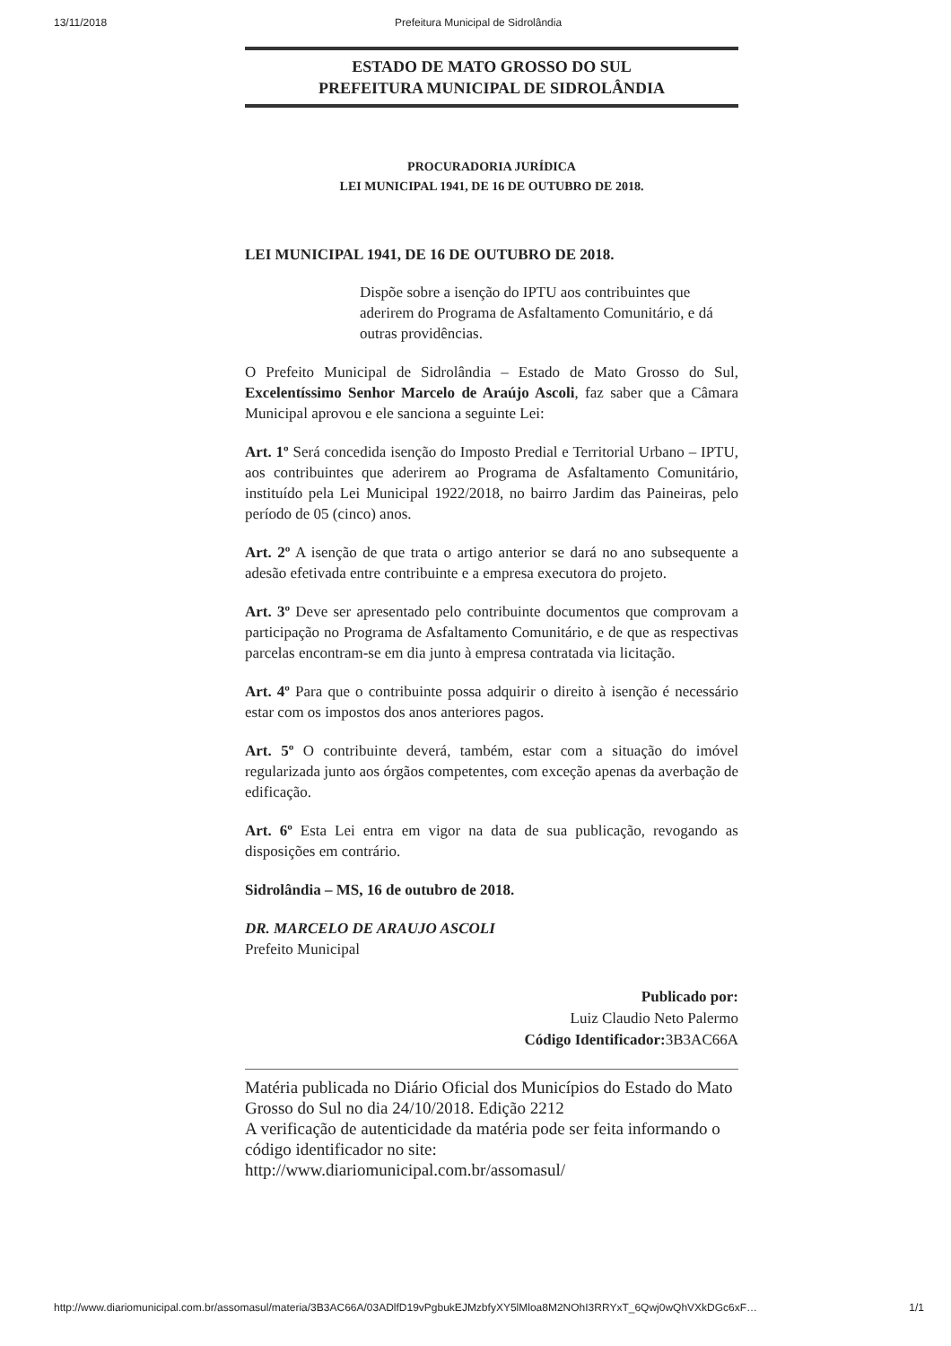13/11/2018 Prefeitura Municipal de Sidrolândia
ESTADO DE MATO GROSSO DO SUL
PREFEITURA MUNICIPAL DE SIDROLÂNDIA
PROCURADORIA JURÍDICA
LEI MUNICIPAL 1941, DE 16 DE OUTUBRO DE 2018.
LEI MUNICIPAL 1941, DE 16 DE OUTUBRO DE 2018.
Dispõe sobre a isenção do IPTU aos contribuintes que aderirem do Programa de Asfaltamento Comunitário, e dá outras providências.
O Prefeito Municipal de Sidrolândia – Estado de Mato Grosso do Sul, Excelentíssimo Senhor Marcelo de Araújo Ascoli, faz saber que a Câmara Municipal aprovou e ele sanciona a seguinte Lei:
Art. 1º Será concedida isenção do Imposto Predial e Territorial Urbano – IPTU, aos contribuintes que aderirem ao Programa de Asfaltamento Comunitário, instituído pela Lei Municipal 1922/2018, no bairro Jardim das Paineiras, pelo período de 05 (cinco) anos.
Art. 2º A isenção de que trata o artigo anterior se dará no ano subsequente a adesão efetivada entre contribuinte e a empresa executora do projeto.
Art. 3º Deve ser apresentado pelo contribuinte documentos que comprovam a participação no Programa de Asfaltamento Comunitário, e de que as respectivas parcelas encontram-se em dia junto à empresa contratada via licitação.
Art. 4º Para que o contribuinte possa adquirir o direito à isenção é necessário estar com os impostos dos anos anteriores pagos.
Art. 5º O contribuinte deverá, também, estar com a situação do imóvel regularizada junto aos órgãos competentes, com exceção apenas da averbação de edificação.
Art. 6º Esta Lei entra em vigor na data de sua publicação, revogando as disposições em contrário.
Sidrolândia – MS, 16 de outubro de 2018.
DR. MARCELO DE ARAUJO ASCOLI
Prefeito Municipal
Publicado por:
Luiz Claudio Neto Palermo
Código Identificador: 3B3AC66A
Matéria publicada no Diário Oficial dos Municípios do Estado do Mato Grosso do Sul no dia 24/10/2018. Edição 2212
A verificação de autenticidade da matéria pode ser feita informando o código identificador no site:
http://www.diariomunicipal.com.br/assomasul/
http://www.diariomunicipal.com.br/assomasul/materia/3B3AC66A/03ADlfD19vPgbukEJMzbfyXY5lMloa8M2NOhI3RRYxT_6Qwj0wQhVXkDGc6xF… 1/1